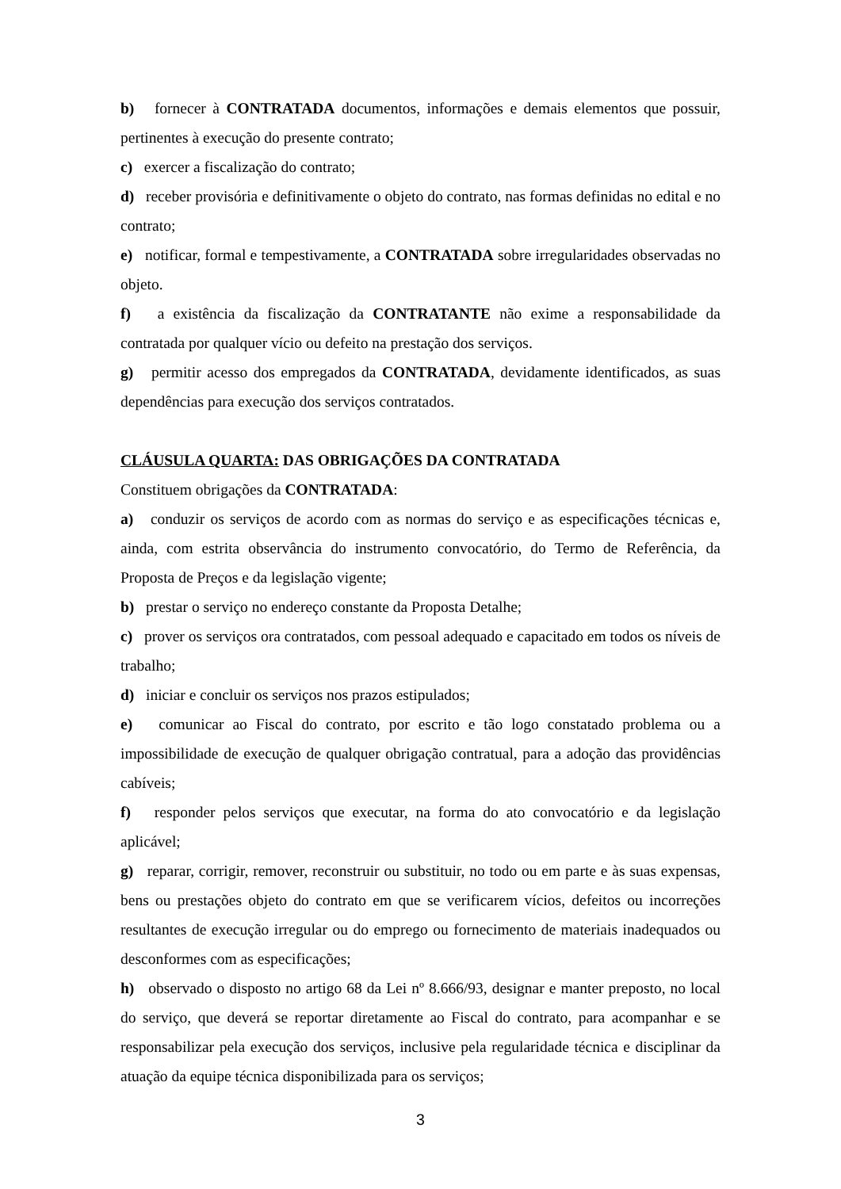b) fornecer à CONTRATADA documentos, informações e demais elementos que possuir, pertinentes à execução do presente contrato;
c) exercer a fiscalização do contrato;
d) receber provisória e definitivamente o objeto do contrato, nas formas definidas no edital e no contrato;
e) notificar, formal e tempestivamente, a CONTRATADA sobre irregularidades observadas no objeto.
f) a existência da fiscalização da CONTRATANTE não exime a responsabilidade da contratada por qualquer vício ou defeito na prestação dos serviços.
g) permitir acesso dos empregados da CONTRATADA, devidamente identificados, as suas dependências para execução dos serviços contratados.
CLÁUSULA QUARTA: DAS OBRIGAÇÕES DA CONTRATADA
Constituem obrigações da CONTRATADA:
a) conduzir os serviços de acordo com as normas do serviço e as especificações técnicas e, ainda, com estrita observância do instrumento convocatório, do Termo de Referência, da Proposta de Preços e da legislação vigente;
b) prestar o serviço no endereço constante da Proposta Detalhe;
c) prover os serviços ora contratados, com pessoal adequado e capacitado em todos os níveis de trabalho;
d) iniciar e concluir os serviços nos prazos estipulados;
e) comunicar ao Fiscal do contrato, por escrito e tão logo constatado problema ou a impossibilidade de execução de qualquer obrigação contratual, para a adoção das providências cabíveis;
f) responder pelos serviços que executar, na forma do ato convocatório e da legislação aplicável;
g) reparar, corrigir, remover, reconstruir ou substituir, no todo ou em parte e às suas expensas, bens ou prestações objeto do contrato em que se verificarem vícios, defeitos ou incorreções resultantes de execução irregular ou do emprego ou fornecimento de materiais inadequados ou desconformes com as especificações;
h) observado o disposto no artigo 68 da Lei nº 8.666/93, designar e manter preposto, no local do serviço, que deverá se reportar diretamente ao Fiscal do contrato, para acompanhar e se responsabilizar pela execução dos serviços, inclusive pela regularidade técnica e disciplinar da atuação da equipe técnica disponibilizada para os serviços;
3